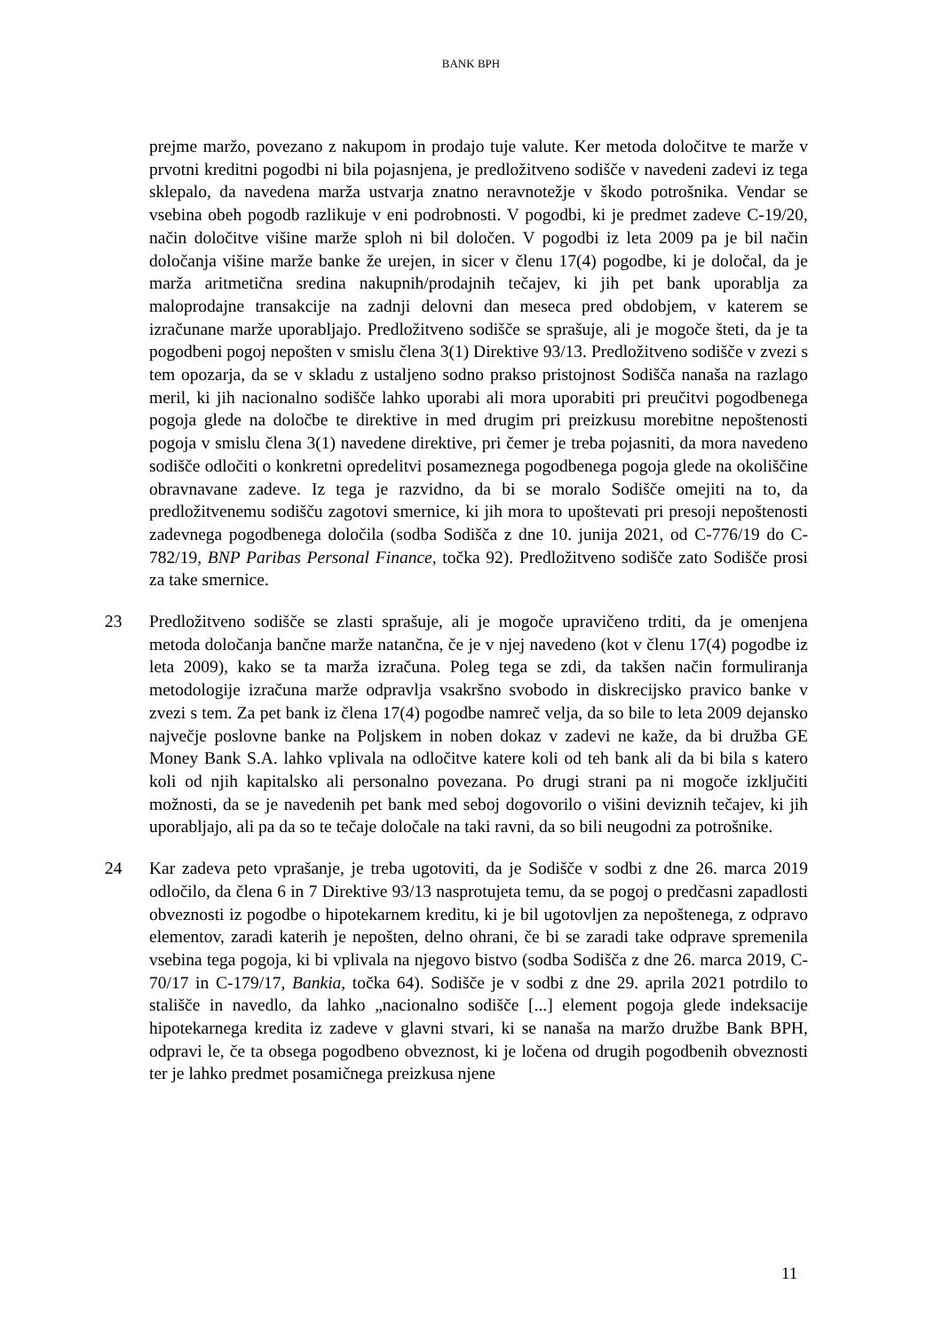BANK BPH
prejme maržo, povezano z nakupom in prodajo tuje valute. Ker metoda določitve te marže v prvotni kreditni pogodbi ni bila pojasnjena, je predložitveno sodišče v navedeni zadevi iz tega sklepalo, da navedena marža ustvarja znatno neravnotežje v škodo potrošnika. Vendar se vsebina obeh pogodb razlikuje v eni podrobnosti. V pogodbi, ki je predmet zadeve C-19/20, način določitve višine marže sploh ni bil določen. V pogodbi iz leta 2009 pa je bil način določanja višine marže banke že urejen, in sicer v členu 17(4) pogodbe, ki je določal, da je marža aritmetična sredina nakupnih/prodajnih tečajev, ki jih pet bank uporablja za maloprodajne transakcije na zadnji delovni dan meseca pred obdobjem, v katerem se izračunane marže uporabljajo. Predložitveno sodišče se sprašuje, ali je mogoče šteti, da je ta pogodbeni pogoj nepošten v smislu člena 3(1) Direktive 93/13. Predložitveno sodišče v zvezi s tem opozarja, da se v skladu z ustaljeno sodno prakso pristojnost Sodišča nanaša na razlago meril, ki jih nacionalno sodišče lahko uporabi ali mora uporabiti pri preučitvi pogodbenega pogoja glede na določbe te direktive in med drugim pri preizkusu morebitne nepoštenosti pogoja v smislu člena 3(1) navedene direktive, pri čemer je treba pojasniti, da mora navedeno sodišče odločiti o konkretni opredelitvi posameznega pogodbenega pogoja glede na okoliščine obravnavane zadeve. Iz tega je razvidno, da bi se moralo Sodišče omejiti na to, da predložitvenemu sodišču zagotovi smernice, ki jih mora to upoštevati pri presoji nepoštenosti zadevnega pogodbenega določila (sodba Sodišča z dne 10. junija 2021, od C-776/19 do C-782/19, BNP Paribas Personal Finance, točka 92). Predložitveno sodišče zato Sodišče prosi za take smernice.
23 Predložitveno sodišče se zlasti sprašuje, ali je mogoče upravičeno trditi, da je omenjena metoda določanja bančne marže natančna, če je v njej navedeno (kot v členu 17(4) pogodbe iz leta 2009), kako se ta marža izračuna. Poleg tega se zdi, da takšen način formuliranja metodologije izračuna marže odpravlja vsakršno svobodo in diskrecijsko pravico banke v zvezi s tem. Za pet bank iz člena 17(4) pogodbe namreč velja, da so bile to leta 2009 dejansko največje poslovne banke na Poljskem in noben dokaz v zadevi ne kaže, da bi družba GE Money Bank S.A. lahko vplivala na odločitve katere koli od teh bank ali da bi bila s katero koli od njih kapitalsko ali personalno povezana. Po drugi strani pa ni mogoče izključiti možnosti, da se je navedenih pet bank med seboj dogovorilo o višini deviznih tečajev, ki jih uporabljajo, ali pa da so te tečaje določale na taki ravni, da so bili neugodni za potrošnike.
24 Kar zadeva peto vprašanje, je treba ugotoviti, da je Sodišče v sodbi z dne 26. marca 2019 odločilo, da člena 6 in 7 Direktive 93/13 nasprotujeta temu, da se pogoj o predčasni zapadlosti obveznosti iz pogodbe o hipotekarnem kreditu, ki je bil ugotovljen za nepoštenega, z odpravo elementov, zaradi katerih je nepošten, delno ohrani, če bi se zaradi take odprave spremenila vsebina tega pogoja, ki bi vplivala na njegovo bistvo (sodba Sodišča z dne 26. marca 2019, C-70/17 in C-179/17, Bankia, točka 64). Sodišče je v sodbi z dne 29. aprila 2021 potrdilo to stališče in navedlo, da lahko „nacionalno sodišče [...] element pogoja glede indeksacije hipotekarnega kredita iz zadeve v glavni stvari, ki se nanaša na maržo družbe Bank BPH, odpravi le, če ta obsega pogodbeno obveznost, ki je ločena od drugih pogodbenih obveznosti ter je lahko predmet posamičnega preizkusa njene
11